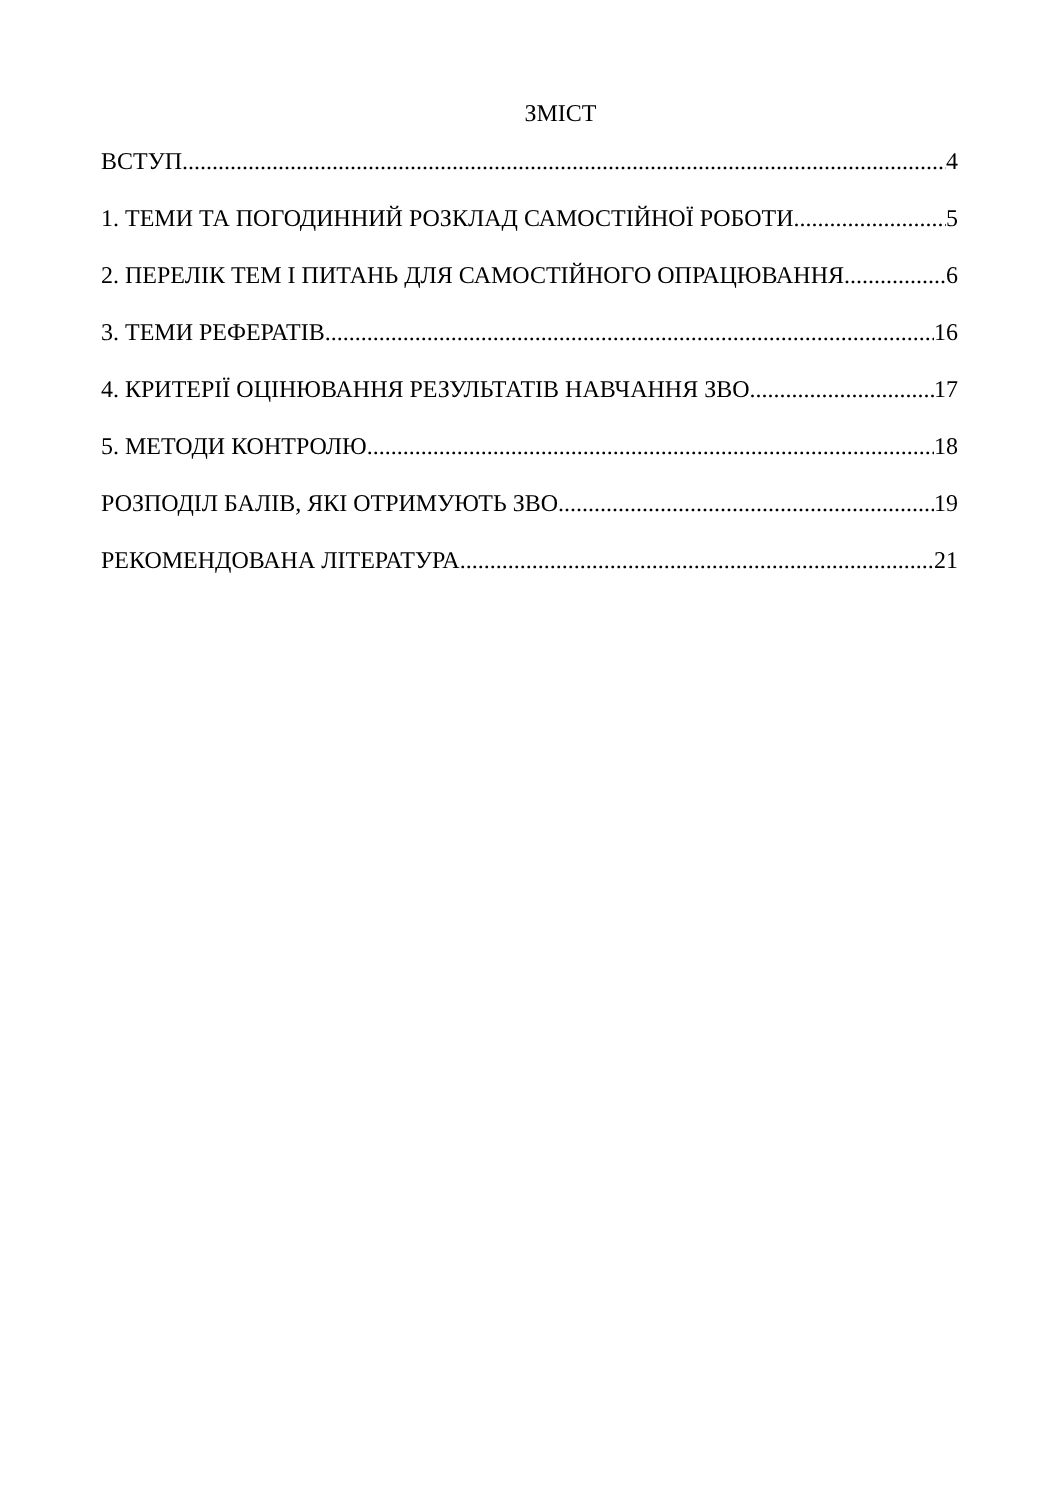ЗМІСТ
ВСТУП 4
1. ТЕМИ ТА ПОГОДИННИЙ РОЗКЛАД САМОСТІЙНОЇ РОБОТИ 5
2. ПЕРЕЛІК ТЕМ І ПИТАНЬ ДЛЯ САМОСТІЙНОГО ОПРАЦЮВАННЯ 6
3. ТЕМИ РЕФЕРАТІВ 16
4. КРИТЕРІЇ ОЦІНЮВАННЯ РЕЗУЛЬТАТІВ НАВЧАННЯ ЗВО 17
5. МЕТОДИ КОНТРОЛЮ 18
РОЗПОДІЛ БАЛІВ, ЯКІ ОТРИМУЮТЬ ЗВО 19
РЕКОМЕНДОВАНА ЛІТЕРАТУРА 21